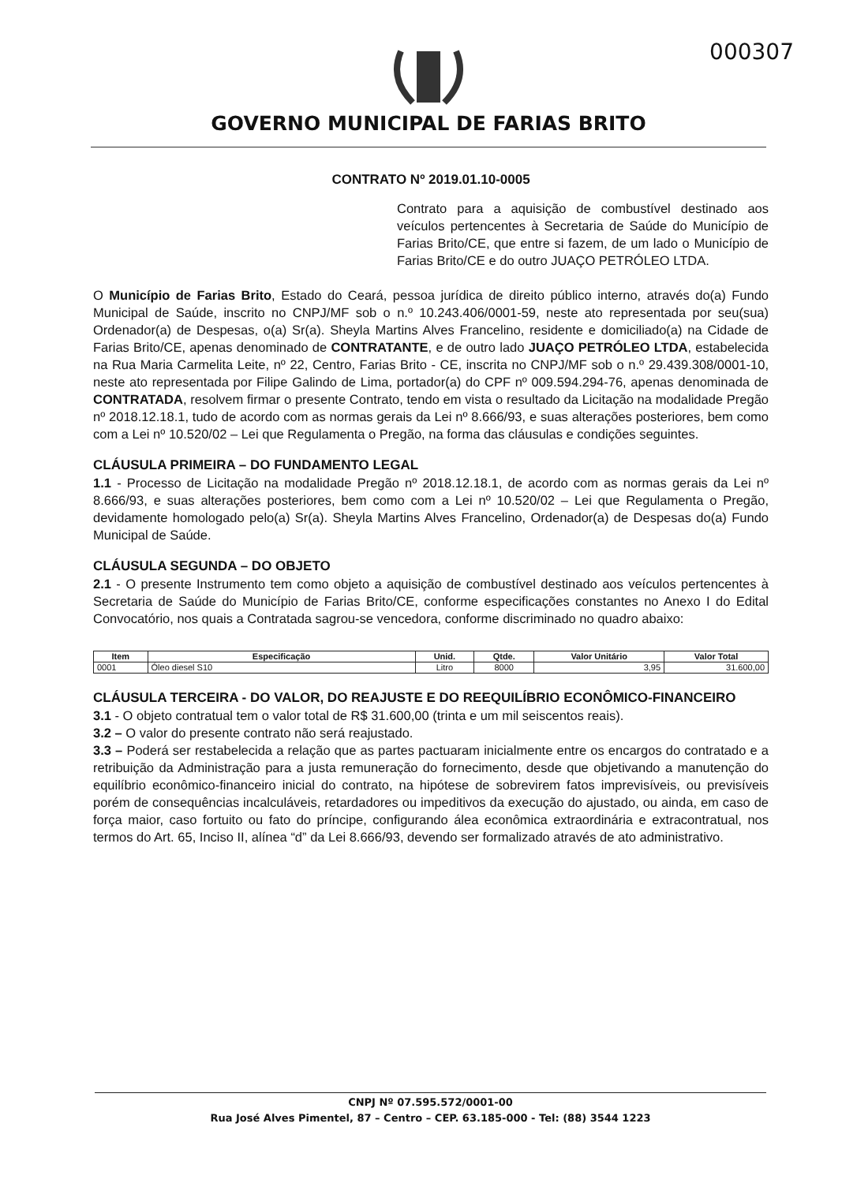000307
GOVERNO MUNICIPAL DE FARIAS BRITO
CONTRATO Nº 2019.01.10-0005
Contrato para a aquisição de combustível destinado aos veículos pertencentes à Secretaria de Saúde do Município de Farias Brito/CE, que entre si fazem, de um lado o Município de Farias Brito/CE e do outro JUAÇO PETRÓLEO LTDA.
O Município de Farias Brito, Estado do Ceará, pessoa jurídica de direito público interno, através do(a) Fundo Municipal de Saúde, inscrito no CNPJ/MF sob o n.º 10.243.406/0001-59, neste ato representada por seu(sua) Ordenador(a) de Despesas, o(a) Sr(a). Sheyla Martins Alves Francelino, residente e domiciliado(a) na Cidade de Farias Brito/CE, apenas denominado de CONTRATANTE, e de outro lado JUAÇO PETRÓLEO LTDA, estabelecida na Rua Maria Carmelita Leite, nº 22, Centro, Farias Brito - CE, inscrita no CNPJ/MF sob o n.º 29.439.308/0001-10, neste ato representada por Filipe Galindo de Lima, portador(a) do CPF nº 009.594.294-76, apenas denominada de CONTRATADA, resolvem firmar o presente Contrato, tendo em vista o resultado da Licitação na modalidade Pregão nº 2018.12.18.1, tudo de acordo com as normas gerais da Lei nº 8.666/93, e suas alterações posteriores, bem como com a Lei nº 10.520/02 – Lei que Regulamenta o Pregão, na forma das cláusulas e condições seguintes.
CLÁUSULA PRIMEIRA – DO FUNDAMENTO LEGAL
1.1 - Processo de Licitação na modalidade Pregão nº 2018.12.18.1, de acordo com as normas gerais da Lei nº 8.666/93, e suas alterações posteriores, bem como com a Lei nº 10.520/02 – Lei que Regulamenta o Pregão, devidamente homologado pelo(a) Sr(a). Sheyla Martins Alves Francelino, Ordenador(a) de Despesas do(a) Fundo Municipal de Saúde.
CLÁUSULA SEGUNDA – DO OBJETO
2.1 - O presente Instrumento tem como objeto a aquisição de combustível destinado aos veículos pertencentes à Secretaria de Saúde do Município de Farias Brito/CE, conforme especificações constantes no Anexo I do Edital Convocatório, nos quais a Contratada sagrou-se vencedora, conforme discriminado no quadro abaixo:
| Item | Especificação | Unid. | Qtde. | Valor Unitário | Valor Total |
| --- | --- | --- | --- | --- | --- |
| 0001 | Óleo diesel S10 | Litro | 8000 | 3,95 | 31.600,00 |
CLÁUSULA TERCEIRA - DO VALOR, DO REAJUSTE E DO REEQUILÍBRIO ECONÔMICO-FINANCEIRO
3.1 - O objeto contratual tem o valor total de R$ 31.600,00 (trinta e um mil seiscentos reais).
3.2 – O valor do presente contrato não será reajustado.
3.3 – Poderá ser restabelecida a relação que as partes pactuaram inicialmente entre os encargos do contratado e a retribuição da Administração para a justa remuneração do fornecimento, desde que objetivando a manutenção do equilíbrio econômico-financeiro inicial do contrato, na hipótese de sobrevirem fatos imprevisíveis, ou previsíveis porém de consequências incalculáveis, retardadores ou impeditivos da execução do ajustado, ou ainda, em caso de força maior, caso fortuito ou fato do príncipe, configurando álea econômica extraordinária e extracontratual, nos termos do Art. 65, Inciso II, alínea “d” da Lei 8.666/93, devendo ser formalizado através de ato administrativo.
CNPJ Nº 07.595.572/0001-00
Rua José Alves Pimentel, 87 – Centro – CEP. 63.185-000 - Tel: (88) 3544 1223